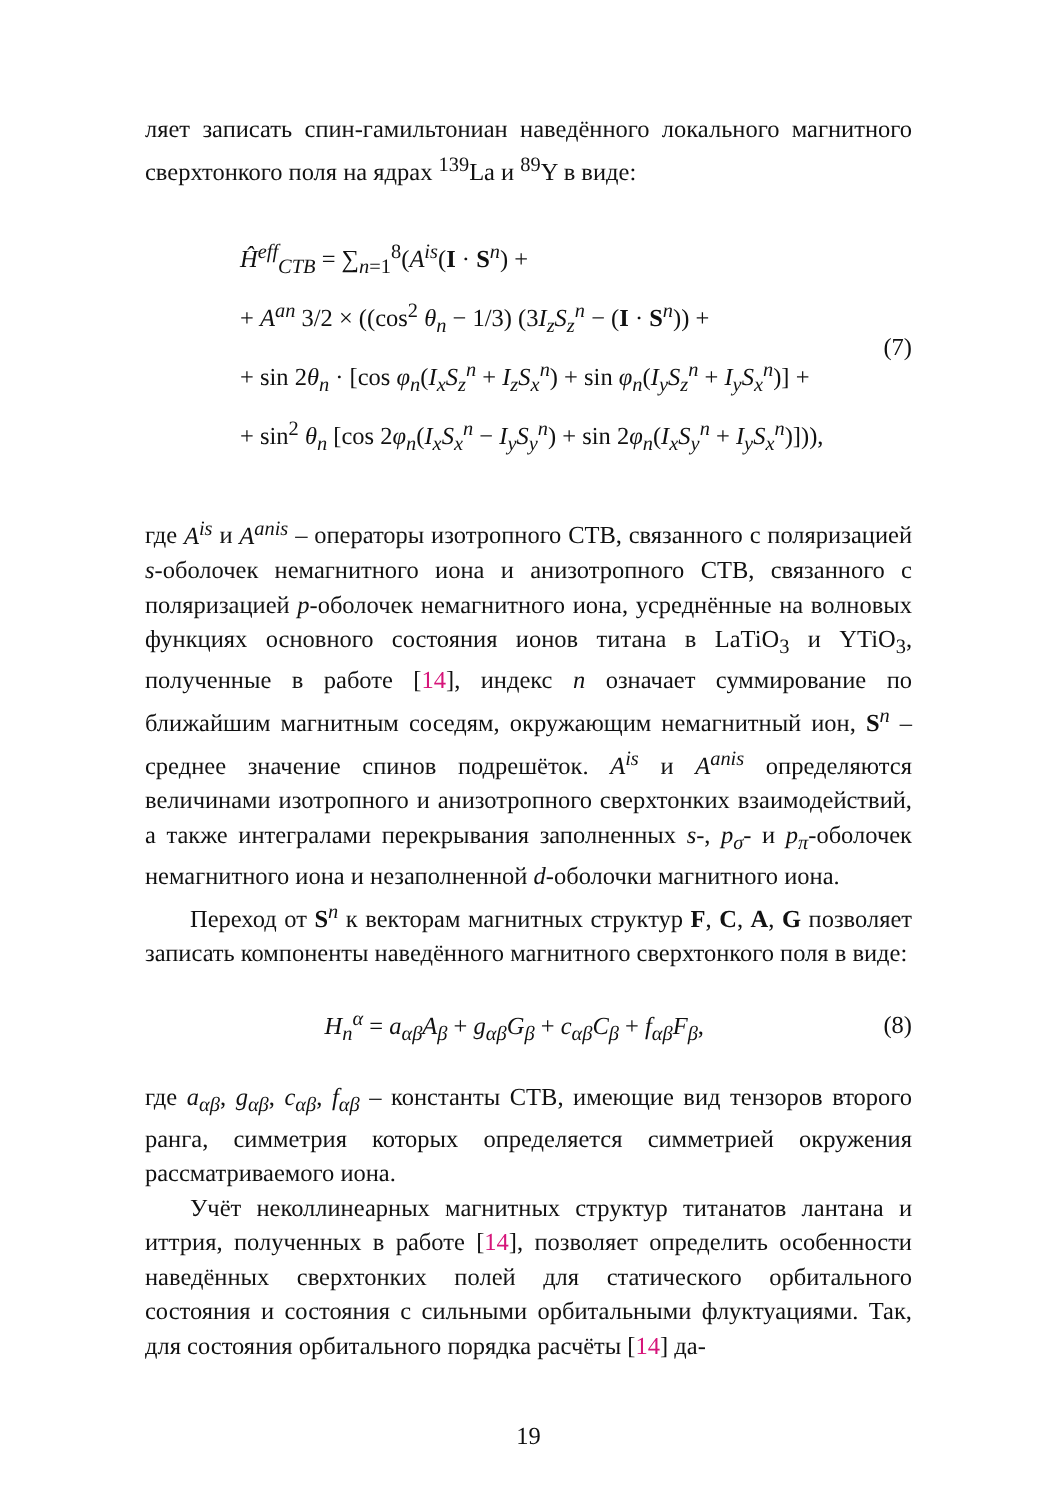ляет записать спин-гамильтониан наведённого локального магнитного сверхтонкого поля на ядрах <sup>139</sup>La и <sup>89</sup>Y в виде:
Ĥ<sup>eff</sup><sub>CTB</sub> = ∑<sub>n=1</sub><sup>8</sup>(A<sup>is</sup>(I · S<sup>n</sup>) +
+ A<sup>an</sup> 3/2 × ((cos<sup>2</sup> θ<sub>n</sub> − 1/3) (3I<sub>z</sub>S<sub>z</sub><sup>n</sup> − (I · S<sup>n</sup>)) +
+ sin 2θ<sub>n</sub> · [cos φ<sub>n</sub>(I<sub>x</sub>S<sub>z</sub><sup>n</sup> + I<sub>z</sub>S<sub>x</sub><sup>n</sup>) + sin φ<sub>n</sub>(I<sub>y</sub>S<sub>z</sub><sup>n</sup> + I<sub>y</sub>S<sub>x</sub><sup>n</sup>)] +
+ sin<sup>2</sup> θ<sub>n</sub> [cos 2φ<sub>n</sub>(I<sub>x</sub>S<sub>x</sub><sup>n</sup> − I<sub>y</sub>S<sub>y</sub><sup>n</sup>) + sin 2φ<sub>n</sub>(I<sub>x</sub>S<sub>y</sub><sup>n</sup> + I<sub>y</sub>S<sub>x</sub><sup>n</sup>)])),
(7)
где A<sup>is</sup> и A<sup>anis</sup> – операторы изотропного СТВ, связанного с поляризацией s-оболочек немагнитного иона и анизотропного СТВ, связанного с поляризацией p-оболочек немагнитного иона, усреднённые на волновых функциях основного состояния ионов титана в LaTiO<sub>3</sub> и YTiO<sub>3</sub>, полученные в работе [14], индекс n означает суммирование по ближайшим магнитным соседям, окружающим немагнитный ион, S<sup>n</sup> – среднее значение спинов подрешёток. A<sup>is</sup> и A<sup>anis</sup> определяются величинами изотропного и анизотропного сверхтонких взаимодействий, а также интегралами перекрывания заполненных s-, p<sub>σ</sub>- и p<sub>π</sub>-оболочек немагнитного иона и незаполненной d-оболочки магнитного иона.
Переход от S<sup>n</sup> к векторам магнитных структур F, C, A, G позволяет записать компоненты наведённого магнитного сверхтонкого поля в виде:
H<sub>n</sub><sup>α</sup> = a<sub>αβ</sub>A<sub>β</sub> + g<sub>αβ</sub>G<sub>β</sub> + c<sub>αβ</sub>C<sub>β</sub> + f<sub>αβ</sub>F<sub>β</sub>,
(8)
где a<sub>αβ</sub>, g<sub>αβ</sub>, c<sub>αβ</sub>, f<sub>αβ</sub> – константы СТВ, имеющие вид тензоров второго ранга, симметрия которых определяется симметрией окружения рассматриваемого иона.
Учёт неколлинеарных магнитных структур титанатов лантана и иттрия, полученных в работе [14], позволяет определить особенности наведённых сверхтонких полей для статического орбитального состояния и состояния с сильными орбитальными флуктуациями. Так, для состояния орбитального порядка расчёты [14] да-
19